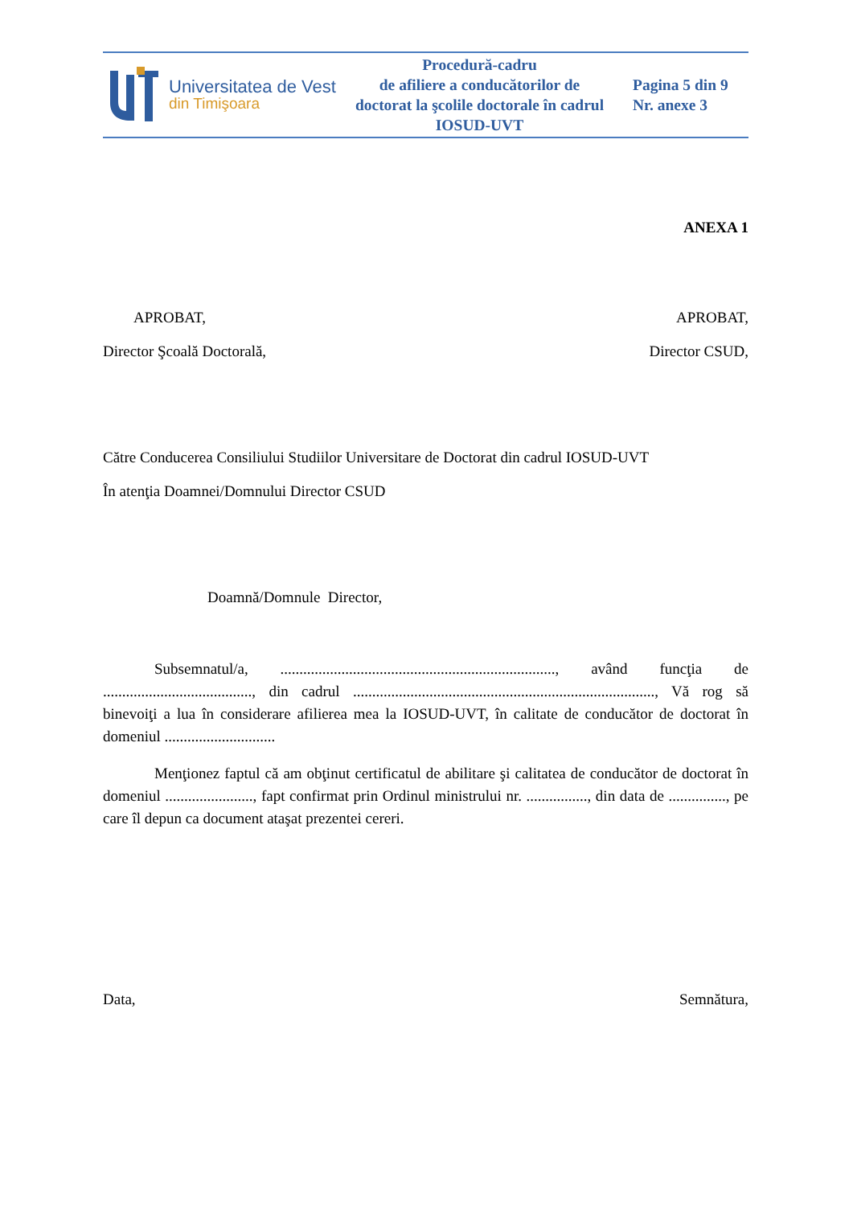| Universitatea de Vest din Timişoara | Procedură-cadru de afiliere a conducătorilor de doctorat la şcolile doctorale în cadrul IOSUD-UVT | Pagina 5 din 9 Nr. anexe 3 |
ANEXA 1
APROBAT, APROBAT,
Director Şcoală Doctorală, Director CSUD,
Către Conducerea Consiliului Studiilor Universitare de Doctorat din cadrul IOSUD-UVT
În atenţia Doamnei/Domnului Director CSUD
Doamnă/Domnule Director,
Subsemnatul/a, ........................................................................, având funcţia de ......................................., din cadrul ..............................................................................., Vă rog să binevoiţi a lua în considerare afilierea mea la IOSUD-UVT, în calitate de conducător de doctorat în domeniul .............................
Menţionez faptul că am obţinut certificatul de abilitare şi calitatea de conducător de doctorat în domeniul ......................., fapt confirmat prin Ordinul ministrului nr. ................, din data de ..............., pe care îl depun ca document ataşat prezentei cereri.
Data, Semnătura,